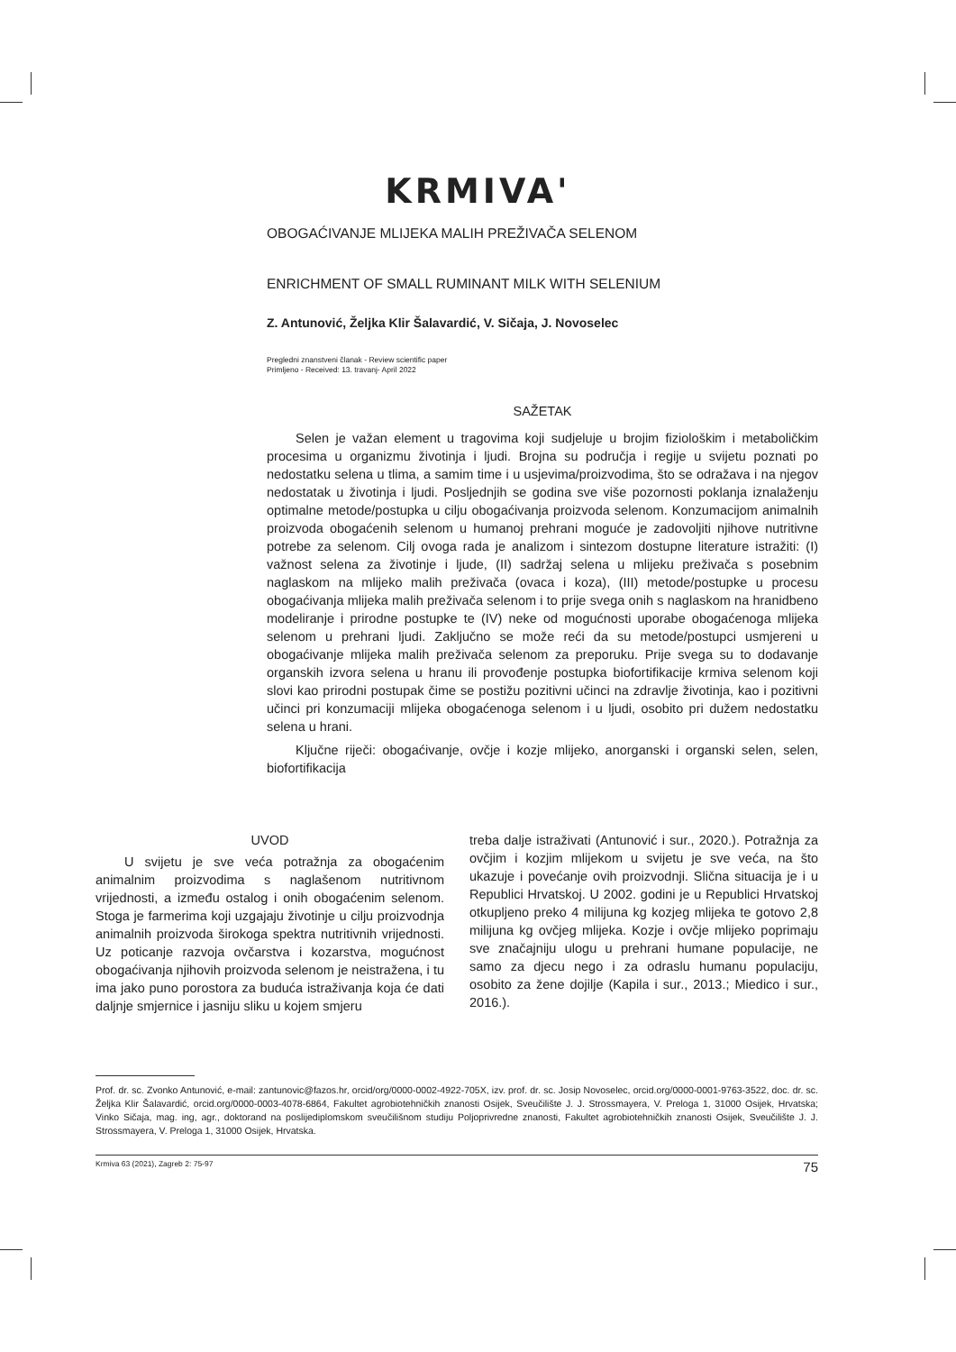KRMIVA'
OBOGAĆIVANJE MLIJEKA MALIH PREŽIVAČA SELENOM
ENRICHMENT OF SMALL RUMINANT MILK WITH SELENIUM
Z. Antunović, Željka Klir Šalavardić, V. Sičaja, J. Novoselec
Pregledni znanstveni članak - Review scientific paper
Primljeno - Received: 13. travanj- April 2022
SAŽETAK
Selen je važan element u tragovima koji sudjeluje u brojim fiziološkim i metaboličkim procesima u organizmu životinja i ljudi. Brojna su područja i regije u svijetu poznati po nedostatku selena u tlima, a samim time i u usjevima/proizvodima, što se odražava i na njegov nedostatak u životinja i ljudi. Posljednjih se godina sve više pozornosti poklanja iznalaženju optimalne metode/postupka u cilju obogaćivanja proizvoda selenom. Konzumacijom animalnih proizvoda obogaćenih selenom u humanoj prehrani moguće je zadovoljiti njihove nutritivne potrebe za selenom. Cilj ovoga rada je analizom i sintezom dostupne literature istražiti: (I) važnost selena za životinje i ljude, (II) sadržaj selena u mlijeku preživača s posebnim naglaskom na mlijeko malih preživača (ovaca i koza), (III) metode/postupke u procesu obogaćivanja mlijeka malih preživača selenom i to prije svega onih s naglaskom na hranidbeno modeliranje i prirodne postupke te (IV) neke od mogućnosti uporabe obogaćenoga mlijeka selenom u prehrani ljudi. Zaključno se može reći da su metode/postupci usmjereni u obogaćivanje mlijeka malih preživača selenom za preporuku. Prije svega su to dodavanje organskih izvora selena u hranu ili provođenje postupka biofortifikacije krmiva selenom koji slovi kao prirodni postupak čime se postižu pozitivni učinci na zdravlje životinja, kao i pozitivni učinci pri konzumaciji mlijeka obogaćenoga selenom i u ljudi, osobito pri dužem nedostatku selena u hrani.
Ključne riječi: obogaćivanje, ovčje i kozje mlijeko, anorganski i organski selen, selen, biofortifikacija
UVOD
U svijetu je sve veća potražnja za obogaćenim animalnim proizvodima s naglašenom nutritivnom vrijednosti, a između ostalog i onih obogaćenim selenom. Stoga je farmerima koji uzgajaju životinje u cilju proizvodnja animalnih proizvoda širokoga spektra nutritivnih vrijednosti. Uz poticanje razvoja ovčarstva i kozarstva, mogućnost obogaćivanja njihovih proizvoda selenom je neistražena, i tu ima jako puno porostora za buduća istraživanja koja će dati daljnje smjernice i jasniju sliku u kojem smjeru
treba dalje istraživati (Antunović i sur., 2020.). Potražnja za ovčjim i kozjim mlijekom u svijetu je sve veća, na što ukazuje i povećanje ovih proizvodnji. Slična situacija je i u Republici Hrvatskoj. U 2002. godini je u Republici Hrvatskoj otkupljeno preko 4 milijuna kg kozjeg mlijeka te gotovo 2,8 milijuna kg ovčjeg mlijeka. Kozje i ovčje mlijeko poprimaju sve značajniju ulogu u prehrani humane populacije, ne samo za djecu nego i za odraslu humanu populaciju, osobito za žene dojilje (Kapila i sur., 2013.; Miedico i sur., 2016.).
Prof. dr. sc. Zvonko Antunović, e-mail: zantunovic@fazos.hr, orcid/org/0000-0002-4922-705X, izv. prof. dr. sc. Josip Novoselec, orcid.org/0000-0001-9763-3522, doc. dr. sc. Željka Klir Šalavardić, orcid.org/0000-0003-4078-6864, Fakultet agrobiotehničkih znanosti Osijek, Sveučilište J. J. Strossmayera, V. Preloga 1, 31000 Osijek, Hrvatska; Vinko Sičaja, mag. ing, agr., doktorand na poslijediplomskom sveučilišnom studiju Poljoprivredne znanosti, Fakultet agrobiotehničkih znanosti Osijek, Sveučilište J. J. Strossmayera, V. Preloga 1, 31000 Osijek, Hrvatska.
Krmiva 63 (2021), Zagreb 2: 75-97 75